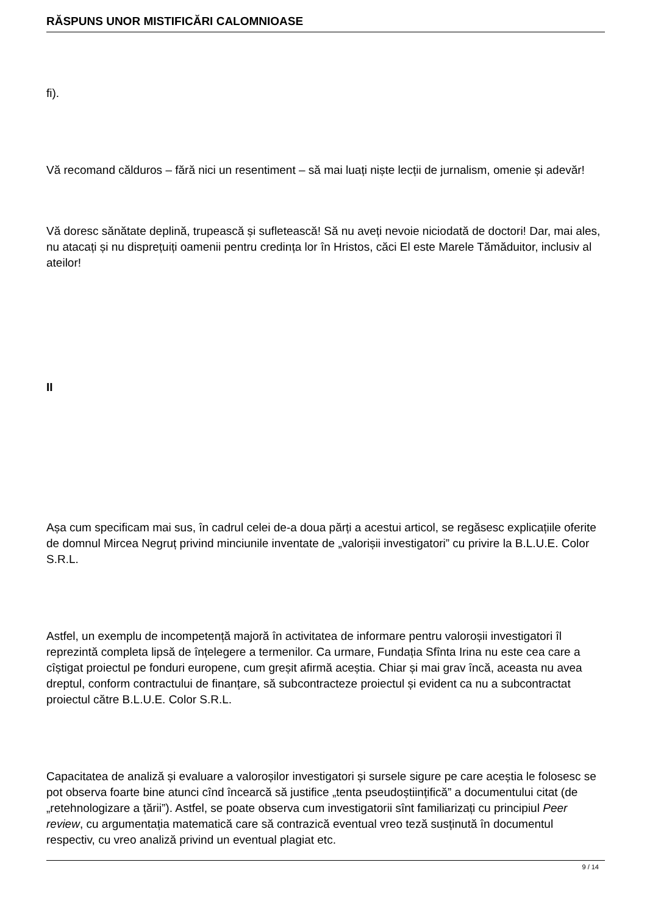RĂSPUNS UNOR MISTIFICĂRI CALOMNIOASE
fi).
Vă recomand călduros – fără nici un resentiment – să mai luați niște lecții de jurnalism, omenie și adevăr!
Vă doresc sănătate deplină, trupească și sufletească! Să nu aveți nevoie niciodată de doctori! Dar, mai ales, nu atacați și nu disprețuiți oamenii pentru credința lor în Hristos, căci El este Marele Tămăduitor, inclusiv al ateilor!
II
Așa cum specificam mai sus, în cadrul celei de-a doua părți a acestui articol, se regăsesc explicațiile oferite de domnul Mircea Negruț privind minciunile inventate de „valorișii investigatori” cu privire la B.L.U.E. Color S.R.L.
Astfel, un exemplu de incompetență majoră în activitatea de informare pentru valoroșii investigatori îl reprezintă completa lipsă de înțelegere a termenilor. Ca urmare, Fundația Sfînta Irina nu este cea care a cîștigat proiectul pe fonduri europene, cum greșit afirmă aceștia. Chiar și mai grav încă, aceasta nu avea dreptul, conform contractului de finanțare, să subcontracteze proiectul și evident ca nu a subcontractat proiectul către B.L.U.E. Color S.R.L.
Capacitatea de analiză și evaluare a valoroșilor investigatori și sursele sigure pe care aceștia le folosesc se pot observa foarte bine atunci cînd încearcă să justifice „tenta pseudoștiințifică” a documentului citat (de „retehnologizare a țării”). Astfel, se poate observa cum investigatorii sînt familiarizați cu principiul Peer review, cu argumentația matematică care să contrazică eventual vreo teză susținută în documentul respectiv, cu vreo analiză privind un eventual plagiat etc.
9 / 14